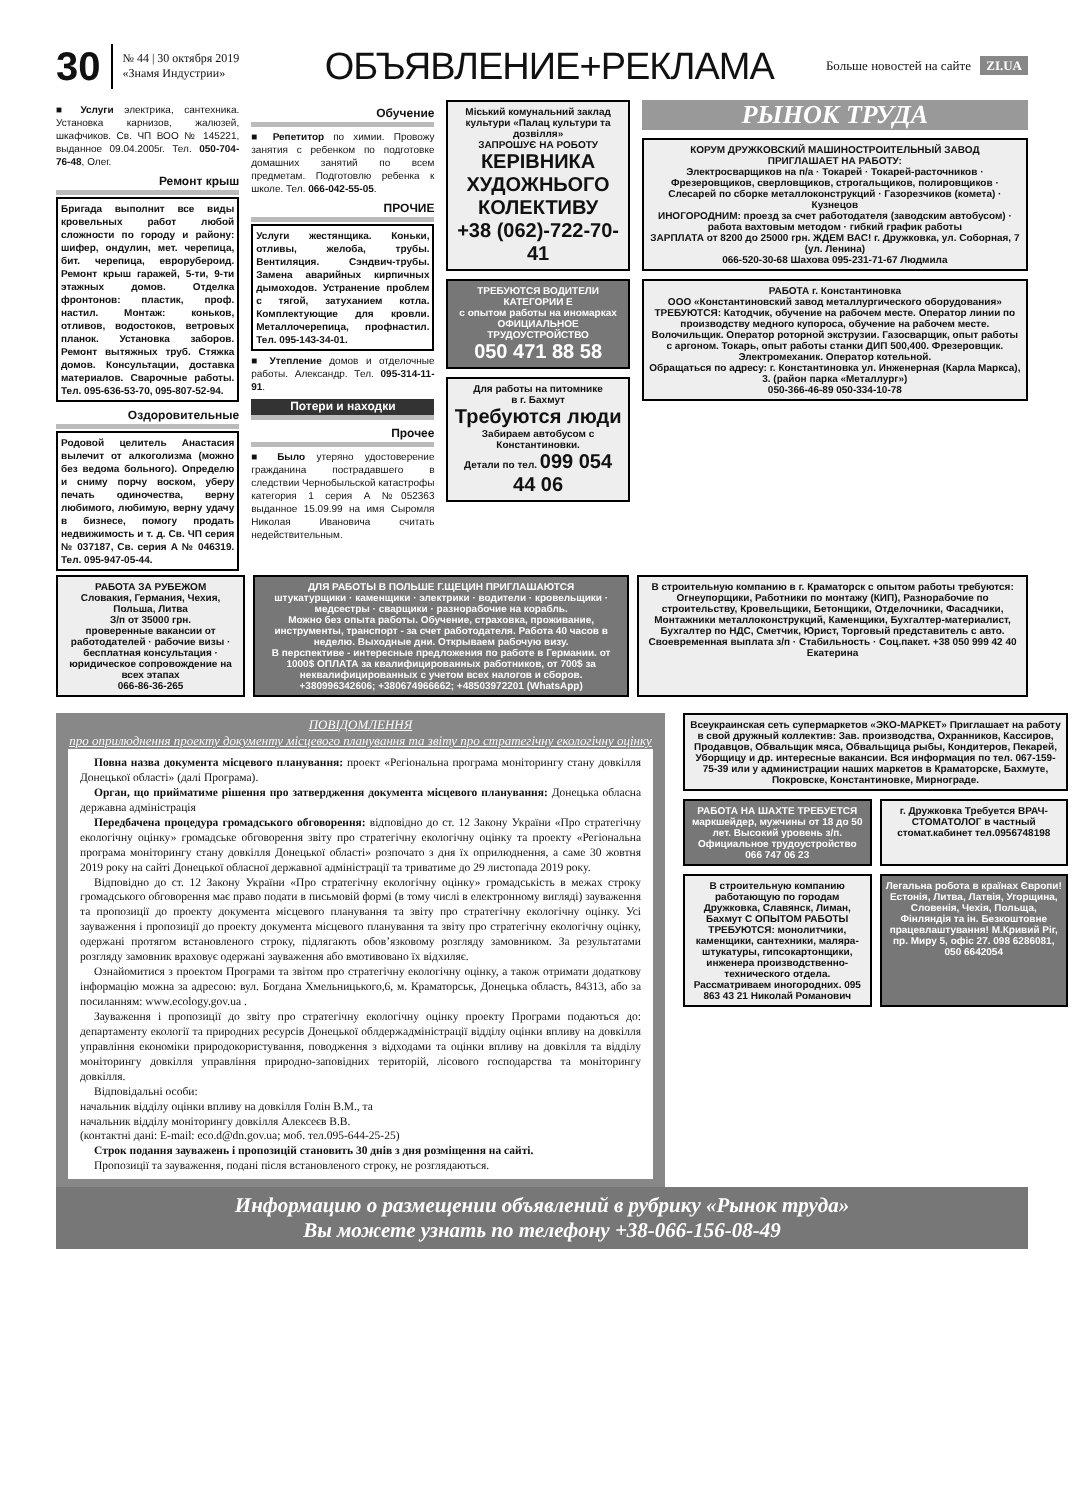30
№ 44 | 30 октября 2019
«Знамя Индустрии»
ОБЪЯВЛЕНИЕ+РЕКЛАМА
Больше новостей на сайте ZI.UA
■ Услуги электрика, сантехника. Установка карнизов, жалюзей, шкафчиков. Св. ЧП ВОО № 145221, выданное 09.04.2005г. Тел. 050-704-76-48, Олег.
Ремонт крыш
Бригада выполнит все виды кровельных работ любой сложности по городу и району: шифер, ондулин, мет. черепица, бит. черепица, еврорубероид. Ремонт крыш гаражей, 5-ти, 9-ти этажных домов. Отделка фронтонов: пластик, проф. настил. Монтаж: коньков, отливов, водостоков, ветровых планок. Установка заборов. Ремонт вытяжных труб. Стяжка домов. Консультации, доставка материалов. Сварочные работы. Тел. 095-636-53-70, 095-807-52-94.
Оздоровительные
Родовой целитель Анастасия вылечит от алкоголизма (можно без ведома больного). Определю и сниму порчу воском, уберу печать одиночества, верну любимого, любимую, верну удачу в бизнесе, помогу продать недвижимость и т. д. Св. ЧП серия № 037187, Св. серия А № 046319. Тел. 095-947-05-44.
Обучение
■ Репетитор по химии. Провожу занятия с ребенком по подготовке домашних занятий по всем предметам. Подготовлю ребенка к школе. Тел. 066-042-55-05.
ПРОЧИЕ
Услуги жестянщика. Коньки, отливы, желоба, трубы. Вентиляция. Сэндвич-трубы. Замена аварийных кирпичных дымоходов. Устранение проблем с тягой, затуханием котла. Комплектующие для кровли. Металлочерепица, профнастил. Тел. 095-143-34-01.
■ Утепление домов и отделочные работы. Александр. Тел. 095-314-11-91.
Потери и находки
Прочее
■ Было утеряно удостоверение гражданина пострадавшего в следствии Чернобыльской катастрофы категория 1 серия А №052363 выданное 15.09.99 на имя Сыромля Николая Ивановича считать недействительным.
Міський комунальний заклад культури «Палац культури та дозвілля»
ЗАПРОШУЄ НА РОБОТУ
КЕРІВНИКА ХУДОЖНЬОГО КОЛЕКТИВУ
+38 (062)-722-70-41
ТРЕБУЮТСЯ ВОДИТЕЛИ
КАТЕГОРИИ Е
с опытом работы на иномарках
ОФИЦИАЛЬНОЕ ТРУДОУСТРОЙСТВО
050 471 88 58
Для работы на питомнике
в г. Бахмут
Требуются люди
Забираем автобусом с Константиновки.
Детали по тел. 099 054 44 06
РЫНОК ТРУДА
КОРУМ ДРУЖКОВСКИЙ МАШИНОСТРОИТЕЛЬНЫЙ ЗАВОД
ПРИГЛАШАЕТ НА РАБОТУ:
Электросварщиков на п/а · Токарей · Токарей-расточников · Фрезеровщиков, сверловщиков, строгальщиков, полировщиков · Слесарей по сборке металлоконструкций · Газорезчиков (комета) · Кузнецов
ИНОГОРОДНИМ: проезд за счет работодателя (заводским автобусом) · работа вахтовым методом · гибкий график работы
ЗАРПЛАТА от 8200 до 25000 грн. ЖДЕМ ВАС! г. Дружковка, ул. Соборная, 7 (ул. Ленина)
066-520-30-68 Шахова 095-231-71-67 Людмила
РАБОТА г. Константиновка
ООО «Константиновский завод металлургического оборудования»
ТРЕБУЮТСЯ: Катодчик, обучение на рабочем месте. Оператор линии по производству медного купороса, обучение на рабочем месте. Волочильщик. Оператор роторной экструзии. Газосварщик, опыт работы с аргоном. Токарь, опыт работы станки ДИП 500,400. Фрезеровщик. Электромеханик. Оператор котельной.
Обращаться по адресу: г. Константиновка ул. Инженерная (Карла Маркса), 3. (район парка «Металлург»)
050-366-46-89 050-334-10-78
РАБОТА ЗА РУБЕЖОМ
Словакия, Германия, Чехия, Польша, Литва
З/п от 35000 грн.
проверенные вакансии от работодателей · рабочие визы · бесплатная консультация · юридическое сопровождение на всех этапах
066-86-36-265
ДЛЯ РАБОТЫ В ПОЛЬШЕ Г.ЩЕЦИН ПРИГЛАШАЮТСЯ
штукатурщики · каменщики · электрики · водители · кровельщики · медсестры · сварщики · разнорабочие на корабль.
Можно без опыта работы. Обучение, страховка, проживание, инструменты, транспорт - за счет работодателя. Работа 40 часов в неделю. Выходные дни. Открываем рабочую визу.
В перспективе - интересные предложения по работе в Германии. от 1000$ ОПЛАТА за квалифицированных работников, от 700$ за неквалифицированных с учетом всех налогов и сборов.
+380996342606; +380674966662; +48503972201 (WhatsApp)
В строительную компанию в г. Краматорск с опытом работы требуются: Огнеупорщики, Работники по монтажу (КИП), Разнорабочие по строительству, Кровельщики, Бетонщики, Отделочники, Фасадчики, Монтажники металлоконструкций, Каменщики, Бухгалтер-материалист, Бухгалтер по НДС, Сметчик, Юрист, Торговый представитель с авто. Своевременная выплата з/п · Стабильность · Соц.пакет. +38 050 999 42 40 Екатерина
ПОВІДОМЛЕННЯ
про оприлюднення проекту документу місцевого планування та звіту про стратегічну екологічну оцінку
Повна назва документа місцевого планування: проект «Регіональна програма моніторингу стану довкілля Донецької області» (далі Програма).
Орган, що прийматиме рішення про затвердження документа місцевого планування: Донецька обласна державна адміністрація
Передбачена процедура громадського обговорення: відповідно до ст. 12 Закону України «Про стратегічну екологічну оцінку» громадське обговорення звіту про стратегічну екологічну оцінку та проекту «Регіональна програма моніторингу стану довкілля Донецької області» розпочато з дня їх оприлюднення, а саме 30 жовтня 2019 року на сайті Донецької обласної державної адміністрації та триватиме до 29 листопада 2019 року.
Відповідно до ст. 12 Закону України «Про стратегічну екологічну оцінку» громадськість в межах строку громадського обговорення має право подати в письмовій формі (в тому числі в електронному вигляді) зауваження та пропозиції до проекту документа місцевого планування та звіту про стратегічну екологічну оцінку. Усі зауваження і пропозиції до проекту документа місцевого планування та звіту про стратегічну екологічну оцінку, одержані протягом встановленого строку, підлягають обов’язковому розгляду замовником. За результатами розгляду замовник враховує одержані зауваження або вмотивовано їх відхиляє.
Ознайомитися з проектом Програми та звітом про стратегічну екологічну оцінку, а також отримати додаткову інформацію можна за адресою: вул. Богдана Хмельницького,6, м. Краматорськ, Донецька область, 84313, або за посиланням: www.ecology.gov.ua .
Зауваження і пропозиції до звіту про стратегічну екологічну оцінку проекту Програми подаються до: департаменту екології та природних ресурсів Донецької облдержадміністрації відділу оцінки впливу на довкілля управління економіки природокористування, поводження з відходами та оцінки впливу на довкілля та відділу моніторингу довкілля управління природно-заповідних територій, лісового господарства та моніторингу довкілля.
Відповідальні особи:
начальник відділу оцінки впливу на довкілля Голін В.М., та
начальник відділу моніторингу довкілля Алексеєв В.В.
(контактні дані: E-mail: eco.d@dn.gov.ua; моб. тел.095-644-25-25)
Строк подання зауважень і пропозицій становить 30 днів з дня розміщення на сайті.
Пропозиції та зауваження, подані після встановленого строку, не розглядаються.
Всеукраинская сеть супермаркетов «ЭКО-МАРКЕТ» Приглашает на работу в свой дружный коллектив: Зав. производства, Охранников, Кассиров, Продавцов, Обвальщик мяса, Обвальщица рыбы, Кондитеров, Пекарей, Уборщицу и др. интересные вакансии. Вся информация по тел. 067-159-75-39 или у администрации наших маркетов в Краматорске, Бахмуте, Покровске, Константиновке, Мирнограде.
РАБОТА НА ШАХТЕ ТРЕБУЕТСЯ маркшейдер, мужчины от 18 до 50 лет. Высокий уровень з/п. Официальное трудоустройство 066 747 06 23
г. Дружковка Требуется ВРАЧ-СТОМАТОЛОГ в частный стомат.кабинет тел.0956748198
В строительную компанию работающую по городам Дружковка, Славянск, Лиман, Бахмут С ОПЫТОМ РАБОТЫ ТРЕБУЮТСЯ: монолитчики, каменщики, сантехники, маляра-штукатуры, гипсокартонщики, инженера производственно-технического отдела. Рассматриваем иногородних. 095 863 43 21 Николай Романович
Легальна робота в країнах Європи! Естонія, Литва, Латвія, Угорщина, Словенія, Чехія, Польща, Фінляндія та ін. Безкоштовне працевлаштування! М.Кривий Ріг, пр. Миру 5, офіс 27. 098 6286081, 050 6642054
Информацию о размещении объявлений в рубрику «Рынок труда»
Вы можете узнать по телефону +38-066-156-08-49